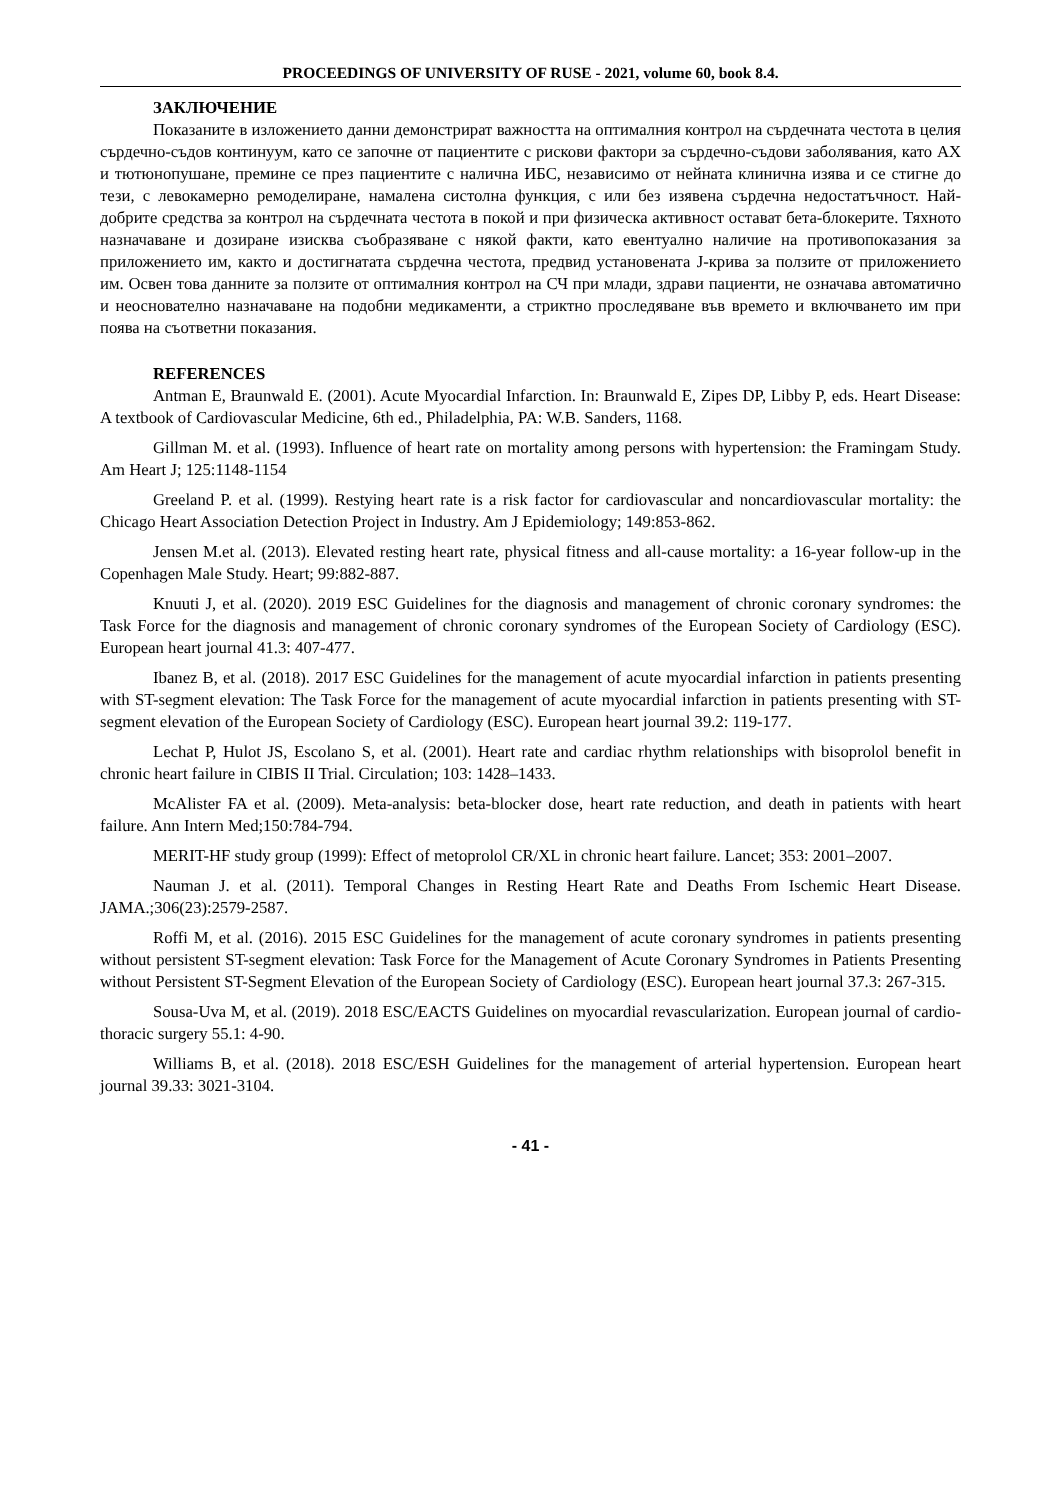PROCEEDINGS OF UNIVERSITY OF RUSE - 2021, volume 60, book 8.4.
ЗАКЛЮЧЕНИЕ
Показаните в изложението данни демонстрират важността на оптималния контрол на сърдечната честота в целия сърдечно-съдов континуум, като се започне от пациентите с рискови фактори за сърдечно-съдови заболявания, като АХ и тютюнопушане, премине се през пациентите с налична ИБС, независимо от нейната клинична изява и се стигне до тези, с левокамерно ремоделиране, намалена систолна функция, с или без изявена сърдечна недостатъчност. Най-добрите средства за контрол на сърдечната честота в покой и при физическа активност остават бета-блокерите. Тяхното назначаване и дозиране изисква съобразяване с някой факти, като евентуално наличие на противопоказания за приложението им, както и достигнатата сърдечна честота, предвид установената J-крива за ползите от приложението им. Освен това данните за ползите от оптималния контрол на СЧ при млади, здрави пациенти, не означава автоматично и неоснователно назначаване на подобни медикаменти, а стриктно проследяване във времето и включването им при поява на съответни показания.
REFERENCES
Antman E, Braunwald E. (2001). Acute Myocardial Infarction. In: Braunwald E, Zipes DP, Libby P, eds. Heart Disease: A textbook of Cardiovascular Medicine, 6th ed., Philadelphia, PA: W.B. Sanders, 1168.
Gillman M. et al. (1993). Influence of heart rate on mortality among persons with hypertension: the Framingam Study. Am Heart J; 125:1148-1154
Greeland P. et al. (1999). Restying heart rate is a risk factor for cardiovascular and noncardiovascular mortality: the Chicago Heart Association Detection Project in Industry. Am J Epidemiology; 149:853-862.
Jensen M.et al. (2013). Elevated resting heart rate, physical fitness and all-cause mortality: a 16-year follow-up in the Copenhagen Male Study. Heart; 99:882-887.
Knuuti J, et al. (2020). 2019 ESC Guidelines for the diagnosis and management of chronic coronary syndromes: the Task Force for the diagnosis and management of chronic coronary syndromes of the European Society of Cardiology (ESC). European heart journal 41.3: 407-477.
Ibanez B, et al. (2018). 2017 ESC Guidelines for the management of acute myocardial infarction in patients presenting with ST-segment elevation: The Task Force for the management of acute myocardial infarction in patients presenting with ST-segment elevation of the European Society of Cardiology (ESC). European heart journal 39.2: 119-177.
Lechat P, Hulot JS, Escolano S, et al. (2001). Heart rate and cardiac rhythm relationships with bisoprolol benefit in chronic heart failure in CIBIS II Trial. Circulation; 103: 1428–1433.
McAlister FA et al. (2009). Meta-analysis: beta-blocker dose, heart rate reduction, and death in patients with heart failure. Ann Intern Med;150:784-794.
MERIT-HF study group (1999): Effect of metoprolol CR/XL in chronic heart failure. Lancet; 353: 2001–2007.
Nauman J. et al. (2011). Temporal Changes in Resting Heart Rate and Deaths From Ischemic Heart Disease. JAMA.;306(23):2579-2587.
Roffi M, et al. (2016). 2015 ESC Guidelines for the management of acute coronary syndromes in patients presenting without persistent ST-segment elevation: Task Force for the Management of Acute Coronary Syndromes in Patients Presenting without Persistent ST-Segment Elevation of the European Society of Cardiology (ESC). European heart journal 37.3: 267-315.
Sousa-Uva M, et al. (2019). 2018 ESC/EACTS Guidelines on myocardial revascularization. European journal of cardio-thoracic surgery 55.1: 4-90.
Williams B, et al. (2018). 2018 ESC/ESH Guidelines for the management of arterial hypertension. European heart journal 39.33: 3021-3104.
- 41 -